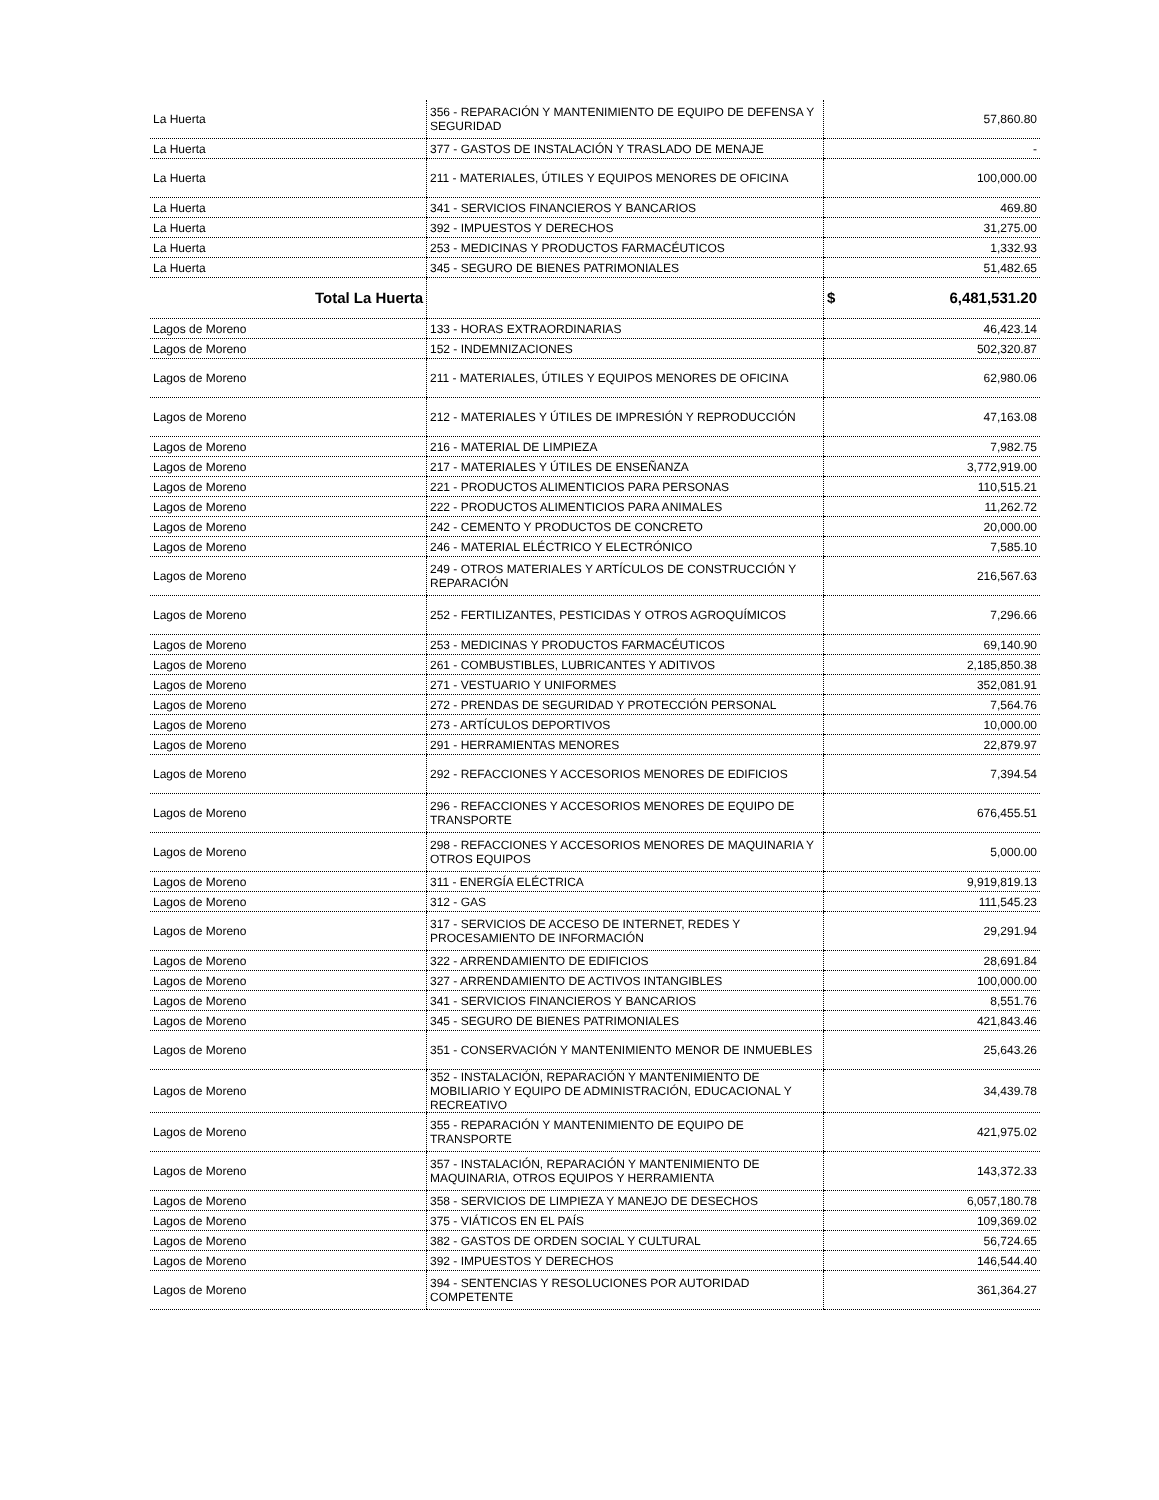| La Huerta | 356 - REPARACIÓN Y MANTENIMIENTO DE EQUIPO DE DEFENSA Y SEGURIDAD | 57,860.80 |
| La Huerta | 377 - GASTOS DE INSTALACIÓN Y TRASLADO DE MENAJE | - |
| La Huerta | 211 - MATERIALES, ÚTILES Y EQUIPOS MENORES DE OFICINA | 100,000.00 |
| La Huerta | 341 - SERVICIOS FINANCIEROS Y BANCARIOS | 469.80 |
| La Huerta | 392 - IMPUESTOS Y DERECHOS | 31,275.00 |
| La Huerta | 253 - MEDICINAS Y PRODUCTOS FARMACÉUTICOS | 1,332.93 |
| La Huerta | 345 - SEGURO DE BIENES PATRIMONIALES | 51,482.65 |
| Total La Huerta | | $ 6,481,531.20 |
| Lagos de Moreno | 133 - HORAS EXTRAORDINARIAS | 46,423.14 |
| Lagos de Moreno | 152 - INDEMNIZACIONES | 502,320.87 |
| Lagos de Moreno | 211 - MATERIALES, ÚTILES Y EQUIPOS MENORES DE OFICINA | 62,980.06 |
| Lagos de Moreno | 212 - MATERIALES Y ÚTILES DE IMPRESIÓN Y REPRODUCCIÓN | 47,163.08 |
| Lagos de Moreno | 216 - MATERIAL DE LIMPIEZA | 7,982.75 |
| Lagos de Moreno | 217 - MATERIALES Y ÚTILES DE ENSEÑANZA | 3,772,919.00 |
| Lagos de Moreno | 221 - PRODUCTOS ALIMENTICIOS PARA PERSONAS | 110,515.21 |
| Lagos de Moreno | 222 - PRODUCTOS ALIMENTICIOS PARA ANIMALES | 11,262.72 |
| Lagos de Moreno | 242 - CEMENTO Y PRODUCTOS DE CONCRETO | 20,000.00 |
| Lagos de Moreno | 246 - MATERIAL ELÉCTRICO Y ELECTRÓNICO | 7,585.10 |
| Lagos de Moreno | 249 - OTROS MATERIALES Y ARTÍCULOS DE CONSTRUCCIÓN Y REPARACIÓN | 216,567.63 |
| Lagos de Moreno | 252 - FERTILIZANTES, PESTICIDAS Y OTROS AGROQUÍMICOS | 7,296.66 |
| Lagos de Moreno | 253 - MEDICINAS Y PRODUCTOS FARMACÉUTICOS | 69,140.90 |
| Lagos de Moreno | 261 - COMBUSTIBLES, LUBRICANTES Y ADITIVOS | 2,185,850.38 |
| Lagos de Moreno | 271 - VESTUARIO Y UNIFORMES | 352,081.91 |
| Lagos de Moreno | 272 - PRENDAS DE SEGURIDAD Y PROTECCIÓN PERSONAL | 7,564.76 |
| Lagos de Moreno | 273 - ARTÍCULOS DEPORTIVOS | 10,000.00 |
| Lagos de Moreno | 291 - HERRAMIENTAS MENORES | 22,879.97 |
| Lagos de Moreno | 292 - REFACCIONES Y ACCESORIOS MENORES DE EDIFICIOS | 7,394.54 |
| Lagos de Moreno | 296 - REFACCIONES Y ACCESORIOS MENORES DE EQUIPO DE TRANSPORTE | 676,455.51 |
| Lagos de Moreno | 298 - REFACCIONES Y ACCESORIOS MENORES DE MAQUINARIA Y OTROS EQUIPOS | 5,000.00 |
| Lagos de Moreno | 311 - ENERGÍA ELÉCTRICA | 9,919,819.13 |
| Lagos de Moreno | 312 - GAS | 111,545.23 |
| Lagos de Moreno | 317 - SERVICIOS DE ACCESO DE INTERNET, REDES Y PROCESAMIENTO DE INFORMACIÓN | 29,291.94 |
| Lagos de Moreno | 322 - ARRENDAMIENTO DE EDIFICIOS | 28,691.84 |
| Lagos de Moreno | 327 - ARRENDAMIENTO DE ACTIVOS INTANGIBLES | 100,000.00 |
| Lagos de Moreno | 341 - SERVICIOS FINANCIEROS Y BANCARIOS | 8,551.76 |
| Lagos de Moreno | 345 - SEGURO DE BIENES PATRIMONIALES | 421,843.46 |
| Lagos de Moreno | 351 - CONSERVACIÓN Y MANTENIMIENTO MENOR DE INMUEBLES | 25,643.26 |
| Lagos de Moreno | 352 - INSTALACIÓN, REPARACIÓN Y MANTENIMIENTO DE MOBILIARIO Y EQUIPO DE ADMINISTRACIÓN, EDUCACIONAL Y RECREATIVO | 34,439.78 |
| Lagos de Moreno | 355 - REPARACIÓN Y MANTENIMIENTO DE EQUIPO DE TRANSPORTE | 421,975.02 |
| Lagos de Moreno | 357 - INSTALACIÓN, REPARACIÓN Y MANTENIMIENTO DE MAQUINARIA, OTROS EQUIPOS Y HERRAMIENTA | 143,372.33 |
| Lagos de Moreno | 358 - SERVICIOS DE LIMPIEZA Y MANEJO DE DESECHOS | 6,057,180.78 |
| Lagos de Moreno | 375 - VIÁTICOS EN EL PAÍS | 109,369.02 |
| Lagos de Moreno | 382 - GASTOS DE ORDEN SOCIAL Y CULTURAL | 56,724.65 |
| Lagos de Moreno | 392 - IMPUESTOS Y DERECHOS | 146,544.40 |
| Lagos de Moreno | 394 - SENTENCIAS Y RESOLUCIONES POR AUTORIDAD COMPETENTE | 361,364.27 |